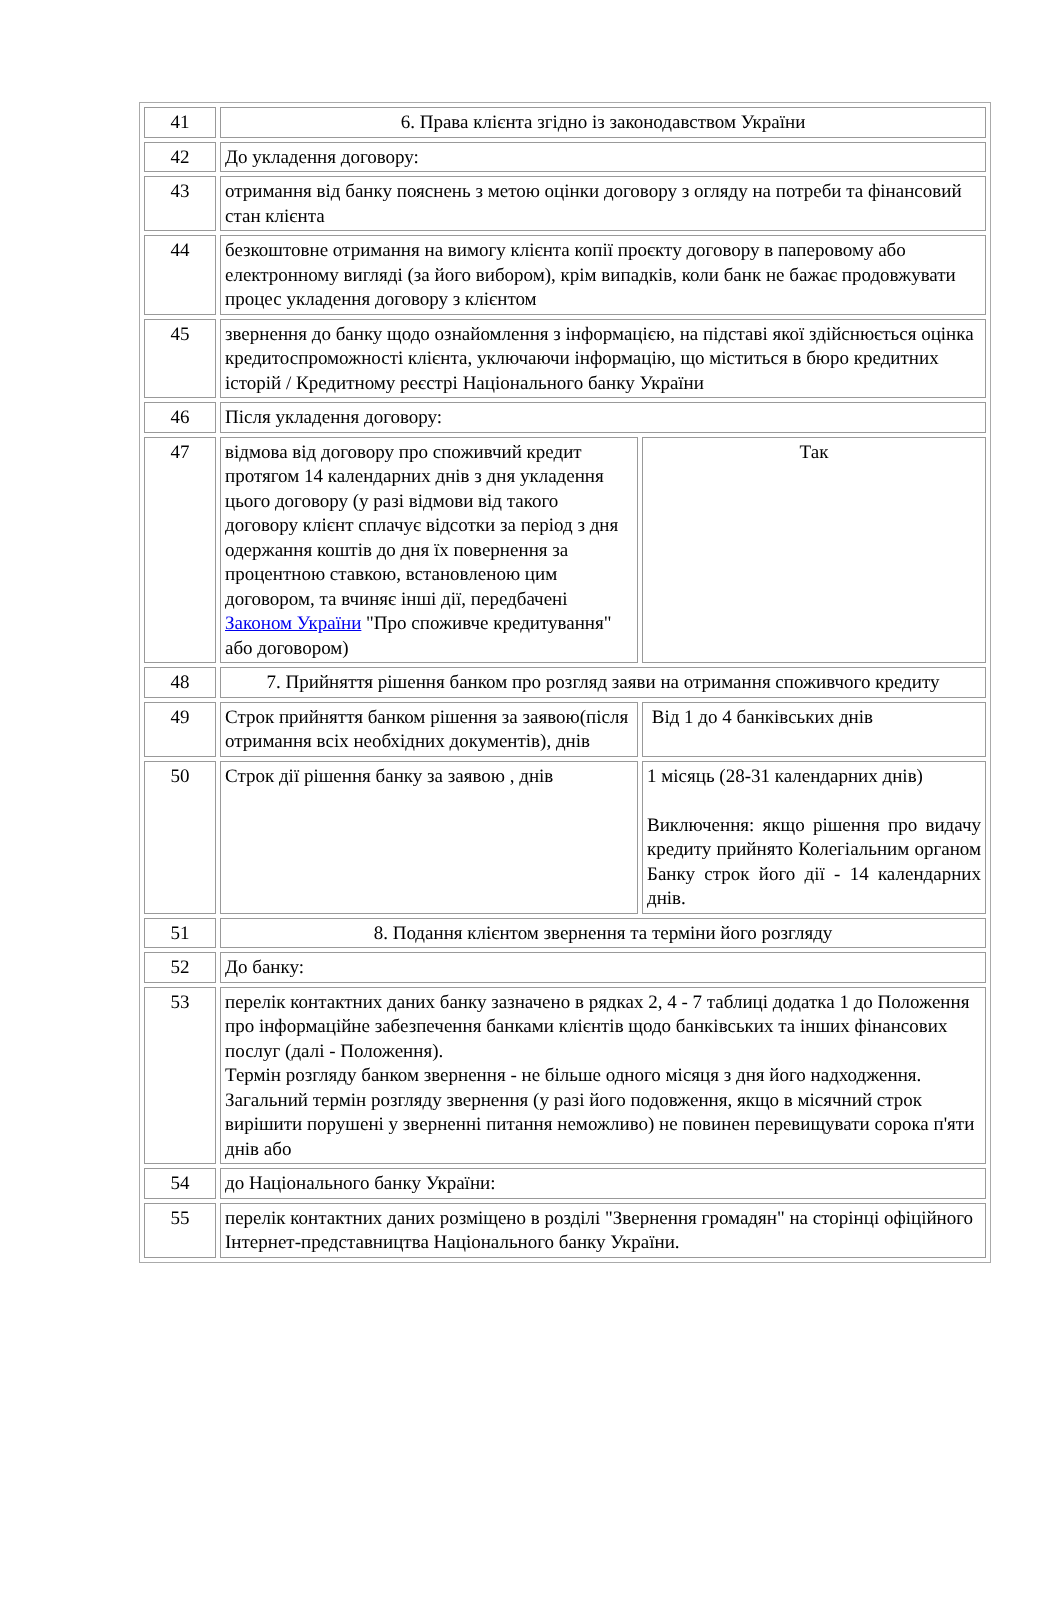| 41 | 6. Права клієнта згідно із законодавством України | |
| 42 | До укладення договору: | |
| 43 | отримання від банку пояснень з метою оцінки договору з огляду на потреби та фінансовий стан клієнта | |
| 44 | безкоштовне отримання на вимогу клієнта копії проєкту договору в паперовому або електронному вигляді (за його вибором), крім випадків, коли банк не бажає продовжувати процес укладення договору з клієнтом | |
| 45 | звернення до банку щодо ознайомлення з інформацією, на підставі якої здійснюється оцінка кредитоспроможності клієнта, уключаючи інформацію, що міститься в бюро кредитних історій / Кредитному реєстрі Національного банку України | |
| 46 | Після укладення договору: | |
| 47 | відмова від договору про споживчий кредит протягом 14 календарних днів з дня укладення цього договору (у разі відмови від такого договору клієнт сплачує відсотки за період з дня одержання коштів до дня їх повернення за процентною ставкою, встановленою цим договором, та вчиняє інші дії, передбачені Законом України "Про споживче кредитування" або договором) | Так |
| 48 | 7. Прийняття рішення банком про розгляд заяви на отримання споживчого кредиту | |
| 49 | Строк прийняття банком рішення за заявою(після отримання всіх необхідних документів), днів | Від 1 до 4 банківських днів |
| 50 | Строк дії рішення банку за заявою , днів | 1 місяць (28-31 календарних днів) Виключення: якщо рішення про видачу кредиту прийнято Колегіальним органом Банку строк його дії - 14 календарних днів. |
| 51 | 8. Подання клієнтом звернення та терміни його розгляду | |
| 52 | До банку: | |
| 53 | перелік контактних даних банку зазначено в рядках 2, 4 - 7 таблиці додатка 1 до Положення про інформаційне забезпечення банками клієнтів щодо банківських та інших фінансових послуг (далі - Положення). Термін розгляду банком звернення - не більше одного місяця з дня його надходження. Загальний термін розгляду звернення (у разі його подовження, якщо в місячний строк вирішити порушені у зверненні питання неможливо) не повинен перевищувати сорока п'яти днів або | |
| 54 | до Національного банку України: | |
| 55 | перелік контактних даних розміщено в розділі "Звернення громадян" на сторінці офіційного Інтернет-представництва Національного банку України. | |